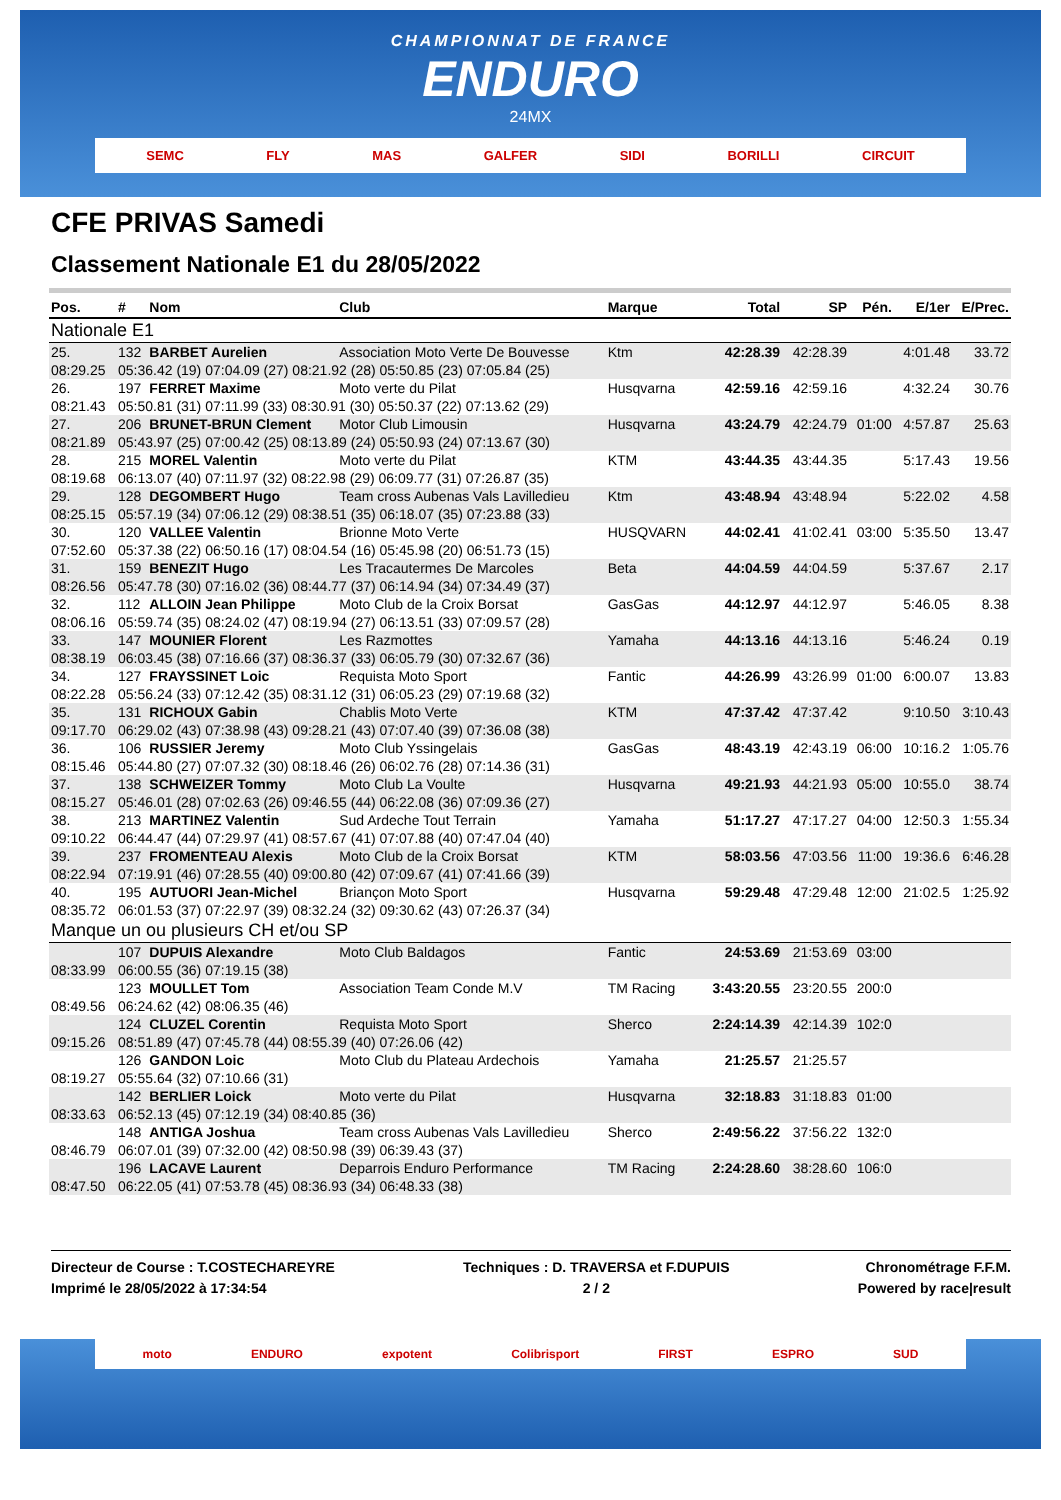CHAMPIONNAT DE FRANCE
ENDURO
24MX
SEMC FLY MAS GALFER SIDI BORILLI CIRCUIT
CFE PRIVAS Samedi
Classement Nationale E1 du 28/05/2022
| Pos. | # | Nom | Club | Marque | Total | SP | Pén. | E/1er | E/Prec. |
| --- | --- | --- | --- | --- | --- | --- | --- | --- | --- |
| Nationale E1 | | | | | | | | | |
| 25. | 132 | BARBET Aurelien | Association Moto Verte De Bouvesse | Ktm | 42:28.39 | 42:28.39 | | 4:01.48 | 33.72 |
| 08:29.25 | 05:36.42 (19) 07:04.09 (27) 08:21.92 (28) 05:50.85 (23) 07:05.84 (25) | | | | | | | | |
| 26. | 197 | FERRET Maxime | Moto verte du Pilat | Husqvarna | 42:59.16 | 42:59.16 | | 4:32.24 | 30.76 |
| 08:21.43 | 05:50.81 (31) 07:11.99 (33) 08:30.91 (30) 05:50.37 (22) 07:13.62 (29) | | | | | | | | |
| 27. | 206 | BRUNET-BRUN Clement | Motor Club Limousin | Husqvarna | 43:24.79 | 42:24.79 | 01:00 | 4:57.87 | 25.63 |
| 08:21.89 | 05:43.97 (25) 07:00.42 (25) 08:13.89 (24) 05:50.93 (24) 07:13.67 (30) | | | | | | | | |
| 28. | 215 | MOREL Valentin | Moto verte du Pilat | KTM | 43:44.35 | 43:44.35 | | 5:17.43 | 19.56 |
| 08:19.68 | 06:13.07 (40) 07:11.97 (32) 08:22.98 (29) 06:09.77 (31) 07:26.87 (35) | | | | | | | | |
| 29. | 128 | DEGOMBERT Hugo | Team cross Aubenas Vals Lavilledieu | Ktm | 43:48.94 | 43:48.94 | | 5:22.02 | 4.58 |
| 08:25.15 | 05:57.19 (34) 07:06.12 (29) 08:38.51 (35) 06:18.07 (35) 07:23.88 (33) | | | | | | | | |
| 30. | 120 | VALLEE Valentin | Brionne Moto Verte | HUSQVARN | 44:02.41 | 41:02.41 | 03:00 | 5:35.50 | 13.47 |
| 07:52.60 | 05:37.38 (22) 06:50.16 (17) 08:04.54 (16) 05:45.98 (20) 06:51.73 (15) | | | | | | | | |
| 31. | 159 | BENEZIT Hugo | Les Tracautermes De Marcoles | Beta | 44:04.59 | 44:04.59 | | 5:37.67 | 2.17 |
| 08:26.56 | 05:47.78 (30) 07:16.02 (36) 08:44.77 (37) 06:14.94 (34) 07:34.49 (37) | | | | | | | | |
| 32. | 112 | ALLOIN Jean Philippe | Moto Club de la Croix Borsat | GasGas | 44:12.97 | 44:12.97 | | 5:46.05 | 8.38 |
| 08:06.16 | 05:59.74 (35) 08:24.02 (47) 08:19.94 (27) 06:13.51 (33) 07:09.57 (28) | | | | | | | | |
| 33. | 147 | MOUNIER Florent | Les Razmottes | Yamaha | 44:13.16 | 44:13.16 | | 5:46.24 | 0.19 |
| 08:38.19 | 06:03.45 (38) 07:16.66 (37) 08:36.37 (33) 06:05.79 (30) 07:32.67 (36) | | | | | | | | |
| 34. | 127 | FRAYSSINET Loic | Requista Moto Sport | Fantic | 44:26.99 | 43:26.99 | 01:00 | 6:00.07 | 13.83 |
| 08:22.28 | 05:56.24 (33) 07:12.42 (35) 08:31.12 (31) 06:05.23 (29) 07:19.68 (32) | | | | | | | | |
| 35. | 131 | RICHOUX Gabin | Chablis Moto Verte | KTM | 47:37.42 | 47:37.42 | | 9:10.50 | 3:10.43 |
| 09:17.70 | 06:29.02 (43) 07:38.98 (43) 09:28.21 (43) 07:07.40 (39) 07:36.08 (38) | | | | | | | | |
| 36. | 106 | RUSSIER Jeremy | Moto Club Yssingelais | GasGas | 48:43.19 | 42:43.19 | 06:00 | 10:16.2 | 1:05.76 |
| 08:15.46 | 05:44.80 (27) 07:07.32 (30) 08:18.46 (26) 06:02.76 (28) 07:14.36 (31) | | | | | | | | |
| 37. | 138 | SCHWEIZER Tommy | Moto Club La Voulte | Husqvarna | 49:21.93 | 44:21.93 | 05:00 | 10:55.0 | 38.74 |
| 08:15.27 | 05:46.01 (28) 07:02.63 (26) 09:46.55 (44) 06:22.08 (36) 07:09.36 (27) | | | | | | | | |
| 38. | 213 | MARTINEZ Valentin | Sud Ardeche Tout Terrain | Yamaha | 51:17.27 | 47:17.27 | 04:00 | 12:50.3 | 1:55.34 |
| 09:10.22 | 06:44.47 (44) 07:29.97 (41) 08:57.67 (41) 07:07.88 (40) 07:47.04 (40) | | | | | | | | |
| 39. | 237 | FROMENTEAU Alexis | Moto Club de la Croix Borsat | KTM | 58:03.56 | 47:03.56 | 11:00 | 19:36.6 | 6:46.28 |
| 08:22.94 | 07:19.91 (46) 07:28.55 (40) 09:00.80 (42) 07:09.67 (41) 07:41.66 (39) | | | | | | | | |
| 40. | 195 | AUTUORI Jean-Michel | Briançon Moto Sport | Husqvarna | 59:29.48 | 47:29.48 | 12:00 | 21:02.5 | 1:25.92 |
| 08:35.72 | 06:01.53 (37) 07:22.97 (39) 08:32.24 (32) 09:30.62 (43) 07:26.37 (34) | | | | | | | | |
| Manque un ou plusieurs CH et/ou SP | | | | | | | | | |
| | 107 | DUPUIS Alexandre | Moto Club Baldagos | Fantic | 24:53.69 | 21:53.69 | 03:00 | | |
| 08:33.99 | 06:00.55 (36) 07:19.15 (38) | | | | | | | | |
| | 123 | MOULLET Tom | Association Team Conde M.V | TM Racing | 3:43:20.55 | 23:20.55 | 200:0 | | |
| 08:49.56 | 06:24.62 (42) 08:06.35 (46) | | | | | | | | |
| | 124 | CLUZEL Corentin | Requista Moto Sport | Sherco | 2:24:14.39 | 42:14.39 | 102:0 | | |
| 09:15.26 | 08:51.89 (47) 07:45.78 (44) 08:55.39 (40) 07:26.06 (42) | | | | | | | | |
| | 126 | GANDON Loic | Moto Club du Plateau Ardechois | Yamaha | 21:25.57 | 21:25.57 | | | |
| 08:19.27 | 05:55.64 (32) 07:10.66 (31) | | | | | | | | |
| | 142 | BERLIER Loick | Moto verte du Pilat | Husqvarna | 32:18.83 | 31:18.83 | 01:00 | | |
| 08:33.63 | 06:52.13 (45) 07:12.19 (34) 08:40.85 (36) | | | | | | | | |
| | 148 | ANTIGA Joshua | Team cross Aubenas Vals Lavilledieu | Sherco | 2:49:56.22 | 37:56.22 | 132:0 | | |
| 08:46.79 | 06:07.01 (39) 07:32.00 (42) 08:50.98 (39) 06:39.43 (37) | | | | | | | | |
| | 196 | LACAVE Laurent | Deparrois Enduro Performance | TM Racing | 2:24:28.60 | 38:28.60 | 106:0 | | |
| 08:47.50 | 06:22.05 (41) 07:53.78 (45) 08:36.93 (34) 06:48.33 (38) | | | | | | | | |
Directeur de Course : T.COSTECHAREYRE
Imprimé le 28/05/2022 à 17:34:54
Techniques : D. TRAVERSA et F.DUPUIS
2 / 2
Chronométrage F.F.M.
Powered by race|result
moto ENDURO expotent Colibrisport FIRST ESPRO SUD